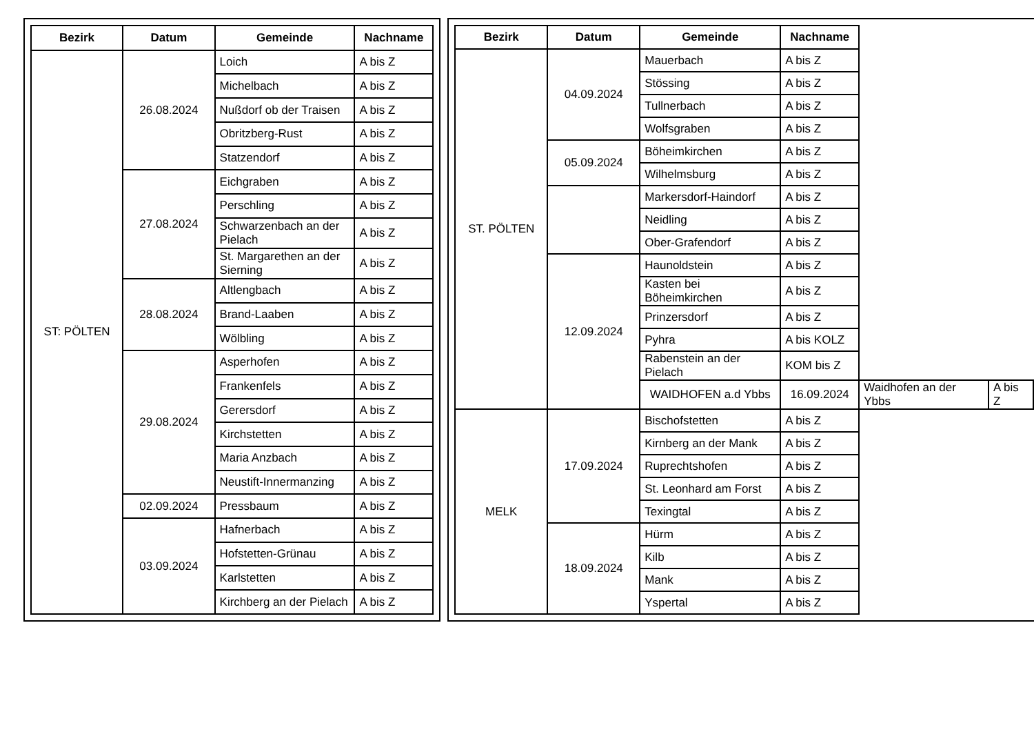| Bezirk | Datum | Gemeinde | Nachname |
| --- | --- | --- | --- |
| ST: PÖLTEN | 26.08.2024 | Loich | A bis Z |
| | | Michelbach | A bis Z |
| | | Nußdorf ob der Traisen | A bis Z |
| | | Obritzberg-Rust | A bis Z |
| | | Statzendorf | A bis Z |
| | 27.08.2024 | Eichgraben | A bis Z |
| | | Perschling | A bis Z |
| | | Schwarzenbach an der Pielach | A bis Z |
| | | St. Margarethen an der Sierning | A bis Z |
| | 28.08.2024 | Altlengbach | A bis Z |
| | | Brand-Laaben | A bis Z |
| | | Wölbling | A bis Z |
| | 29.08.2024 | Asperhofen | A bis Z |
| | | Frankenfels | A bis Z |
| | | Gerersdorf | A bis Z |
| | | Kirchstetten | A bis Z |
| | | Maria Anzbach | A bis Z |
| | | Neustift-Innermanzing | A bis Z |
| | 02.09.2024 | Pressbaum | A bis Z |
| | 03.09.2024 | Hafnerbach | A bis Z |
| | | Hofstetten-Grünau | A bis Z |
| | | Karlstetten | A bis Z |
| | | Kirchberg an der Pielach | A bis Z |
| Bezirk | Datum | Gemeinde | Nachname | | |
| --- | --- | --- | --- | --- | --- |
| ST. PÖLTEN | 04.09.2024 | Mauerbach | A bis Z | | |
| | | Stössing | A bis Z | | |
| | | Tullnerbach | A bis Z | | |
| | | Wolfsgraben | A bis Z | | |
| | 05.09.2024 | Böheimkirchen | A bis Z | | |
| | | Wilhelmsburg | A bis Z | | |
| | | Markersdorf-Haindorf | A bis Z | | |
| | | Neidling | A bis Z | | |
| | | Ober-Grafendorf | A bis Z | | |
| | 12.09.2024 | Haunoldstein | A bis Z | | |
| | | Kasten bei Böheimkirchen | A bis Z | | |
| | | Prinzersdorf | A bis Z | | |
| | | Pyhra | A bis KOLZ | | |
| | | Rabenstein an der Pielach | KOM bis Z | | |
| | | WAIDHOFEN a.d Ybbs | 16.09.2024 | Waidhofen an der Ybbs | A bis Z |
| MELK | 17.09.2024 | Bischofstetten | A bis Z | | |
| | | Kirnberg an der Mank | A bis Z | | |
| | | Ruprechtshofen | A bis Z | | |
| | | St. Leonhard am Forst | A bis Z | | |
| | | Texingtal | A bis Z | | |
| | 18.09.2024 | Hürm | A bis Z | | |
| | | Kilb | A bis Z | | |
| | | Mank | A bis Z | | |
| | | Yspertal | A bis Z | | |